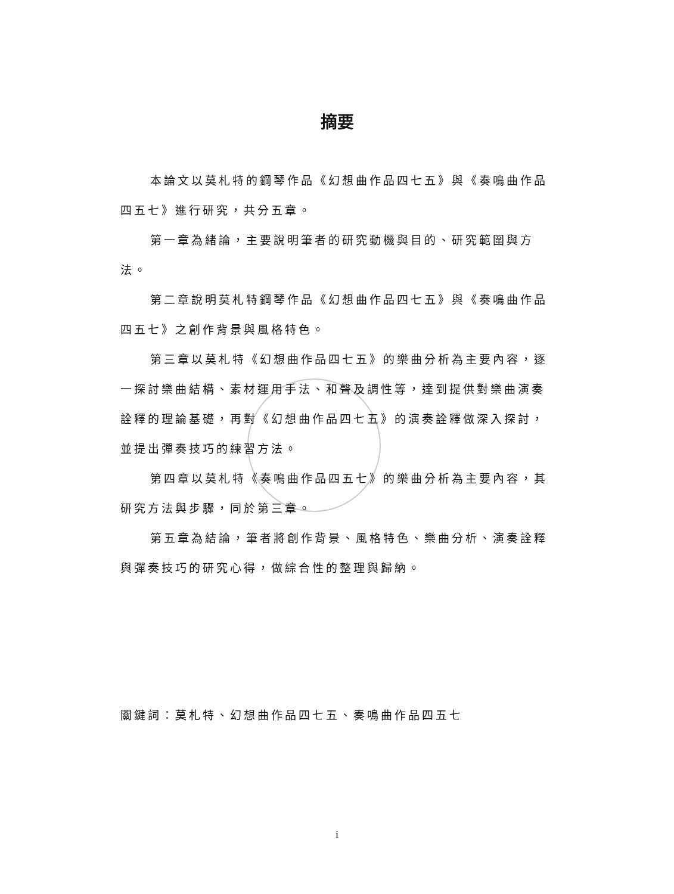摘要
本論文以莫札特的鋼琴作品《幻想曲作品四七五》與《奏鳴曲作品四五七》進行研究，共分五章。
第一章為緒論，主要說明筆者的研究動機與目的、研究範圍與方法。
第二章說明莫札特鋼琴作品《幻想曲作品四七五》與《奏鳴曲作品四五七》之創作背景與風格特色。
第三章以莫札特《幻想曲作品四七五》的樂曲分析為主要內容，逐一探討樂曲結構、素材運用手法、和聲及調性等，達到提供對樂曲演奏詮釋的理論基礎，再對《幻想曲作品四七五》的演奏詮釋做深入探討，並提出彈奏技巧的練習方法。
第四章以莫札特《奏鳴曲作品四五七》的樂曲分析為主要內容，其研究方法與步驟，同於第三章。
第五章為結論，筆者將創作背景、風格特色、樂曲分析、演奏詮釋與彈奏技巧的研究心得，做綜合性的整理與歸納。
關鍵詞：莫札特、幻想曲作品四七五、奏鳴曲作品四五七
i